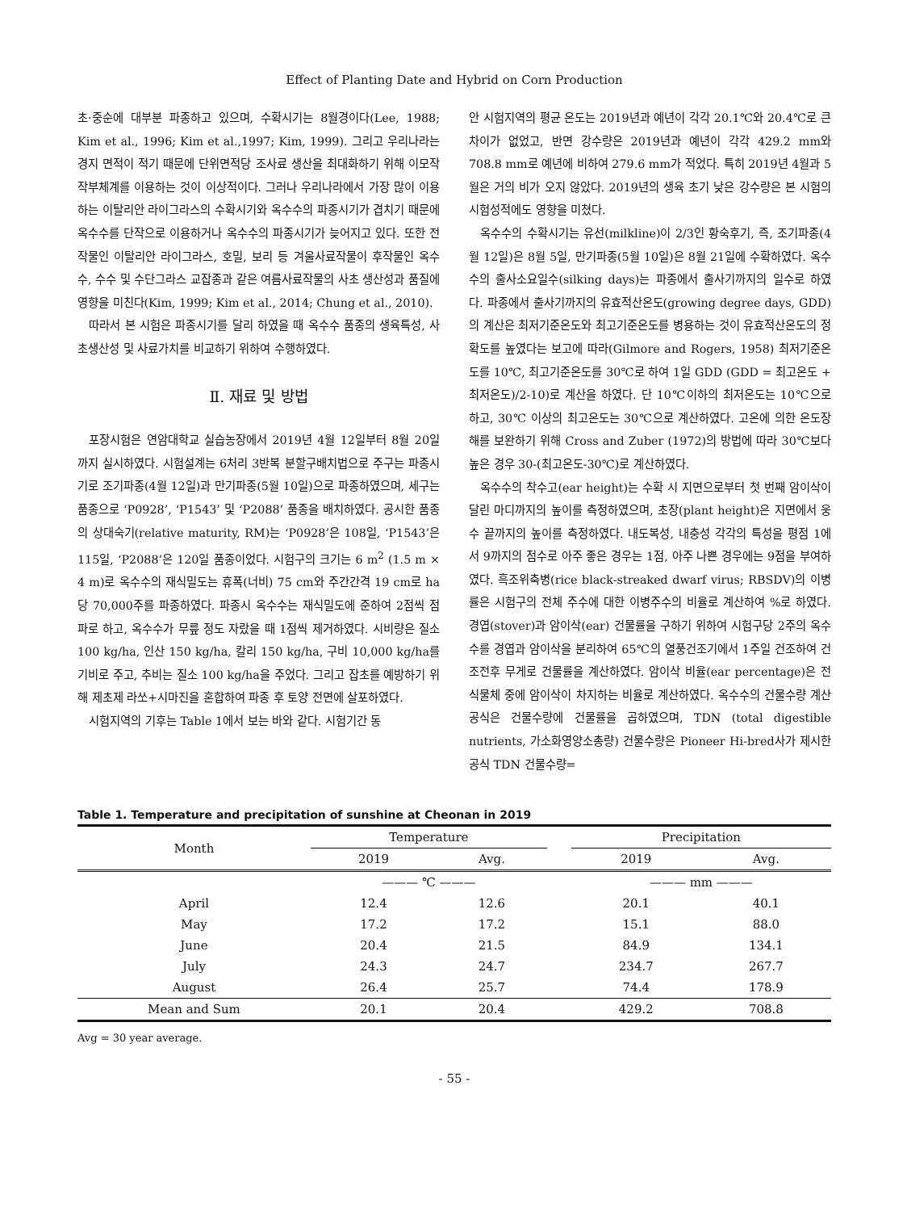Effect of Planting Date and Hybrid on Corn Production
초·중순에 대부분 파종하고 있으며, 수확시기는 8월경이다(Lee, 1988; Kim et al., 1996; Kim et al.,1997; Kim, 1999). 그리고 우리나라는 경지 면적이 적기 때문에 단위면적당 조사료 생산을 최대화하기 위해 이모작 작부체계를 이용하는 것이 이상적이다. 그러나 우리나라에서 가장 많이 이용하는 이탈리안 라이그라스의 수확시기와 옥수수의 파종시기가 겹치기 때문에 옥수수를 단작으로 이용하거나 옥수수의 파종시기가 늦어지고 있다. 또한 전작물인 이탈리안 라이그라스, 호밀, 보리 등 겨울사료작물이 후작물인 옥수수, 수수 및 수단그라스 교잡종과 같은 여름사료작물의 사초 생산성과 품질에 영향을 미친다(Kim, 1999; Kim et al., 2014; Chung et al., 2010).
따라서 본 시험은 파종시기를 달리 하였을 때 옥수수 품종의 생육특성, 사초생산성 및 사료가치를 비교하기 위하여 수행하였다.
Ⅱ. 재료 및 방법
포장시험은 연암대학교 실습농장에서 2019년 4월 12일부터 8월 20일까지 실시하였다. 시험설계는 6처리 3반복 분할구배치법으로 주구는 파종시기로 조기파종(4월 12일)과 만기파종(5월 10일)으로 파종하였으며, 세구는 품종으로 ‘P0928’, ‘P1543’ 및 ‘P2088’ 품종을 배치하였다. 공시한 품종의 상대숙기(relative maturity, RM)는 ‘P0928’은 108일, ‘P1543’은 115일, ‘P2088’은 120일 품종이었다. 시험구의 크기는 6 m<sup>2</sup> (1.5 m × 4 m)로 옥수수의 재식밀도는 휴폭(너비) 75 cm와 주간간격 19 cm로 ha 당 70,000주를 파종하였다. 파종시 옥수수는 재식밀도에 준하여 2점씩 점파로 하고, 옥수수가 무릎 정도 자랐을 때 1점씩 제거하였다. 시비량은 질소 100 kg/ha, 인산 150 kg/ha, 칼리 150 kg/ha, 구비 10,000 kg/ha를 기비로 주고, 추비는 질소 100 kg/ha을 주었다. 그리고 잡초를 예방하기 위해 제초제 라쏘+시마진을 혼합하여 파종 후 토양 전면에 살포하였다.
시험지역의 기후는 Table 1에서 보는 바와 같다. 시험기간 동
안 시험지역의 평균 온도는 2019년과 예년이 각각 20.1℃와 20.4℃로 큰 차이가 없었고, 반면 강수량은 2019년과 예년이 각각 429.2 mm와 708.8 mm로 예년에 비하여 279.6 mm가 적었다. 특히 2019년 4월과 5월은 거의 비가 오지 않았다. 2019년의 생육 초기 낮은 강수량은 본 시험의 시험성적에도 영향을 미쳤다.
옥수수의 수확시기는 유선(milkline)이 2/3인 황숙후기, 즉, 조기파종(4월 12일)은 8월 5일, 만기파종(5월 10일)은 8월 21일에 수확하였다. 옥수수의 출사소요일수(silking days)는 파종에서 출사기까지의 일수로 하였다. 파종에서 출사기까지의 유효적산온도(growing degree days, GDD)의 계산은 최저기준온도와 최고기준온도를 병용하는 것이 유효적산온도의 정확도를 높였다는 보고에 따라(Gilmore and Rogers, 1958) 최저기준온도를 10℃, 최고기준온도를 30℃로 하여 1일 GDD (GDD = 최고온도 + 최저온도)/2-10)로 계산을 하였다. 단 10℃이하의 최저온도는 10℃으로 하고, 30℃ 이상의 최고온도는 30℃으로 계산하였다. 고온에 의한 온도장해를 보완하기 위해 Cross and Zuber (1972)의 방법에 따라 30℃보다 높은 경우 30-(최고온도-30℃)로 계산하였다.
옥수수의 착수고(ear height)는 수확 시 지면으로부터 첫 번째 암이삭이 달린 마디까지의 높이를 측정하였으며, 초장(plant height)은 지면에서 웅수 끝까지의 높이를 측정하였다. 내도복성, 내충성 각각의 특성을 평점 1에서 9까지의 점수로 아주 좋은 경우는 1점, 아주 나쁜 경우에는 9점을 부여하였다. 흑조위축병(rice black-streaked dwarf virus; RBSDV)의 이병률은 시험구의 전체 주수에 대한 이병주수의 비율로 계산하여 %로 하였다. 경엽(stover)과 암이삭(ear) 건물률을 구하기 위하여 시험구당 2주의 옥수수를 경엽과 암이삭을 분리하여 65℃의 열풍건조기에서 1주일 건조하여 건조전후 무게로 건물률을 계산하였다. 암이삭 비율(ear percentage)은 전식물체 중에 암이삭이 차지하는 비율로 계산하였다. 옥수수의 건물수량 계산공식은 건물수량에 건물률을 곱하였으며, TDN (total digestible nutrients, 가소화영양소총량) 건물수량은 Pioneer Hi-bred사가 제시한 공식 TDN 건물수량=
Table 1. Temperature and precipitation of sunshine at Cheonan in 2019
| Month | Temperature | | | Precipitation | |
| --- | --- | --- | --- | --- | --- |
| | 2019 | Avg. | | 2019 | Avg. |
| | ——— ℃ ——— | | | ——— mm ——— | |
| April | 12.4 | 12.6 | | 20.1 | 40.1 |
| May | 17.2 | 17.2 | | 15.1 | 88.0 |
| June | 20.4 | 21.5 | | 84.9 | 134.1 |
| July | 24.3 | 24.7 | | 234.7 | 267.7 |
| August | 26.4 | 25.7 | | 74.4 | 178.9 |
| Mean and Sum | 20.1 | 20.4 | | 429.2 | 708.8 |
Avg = 30 year average.
- 55 -